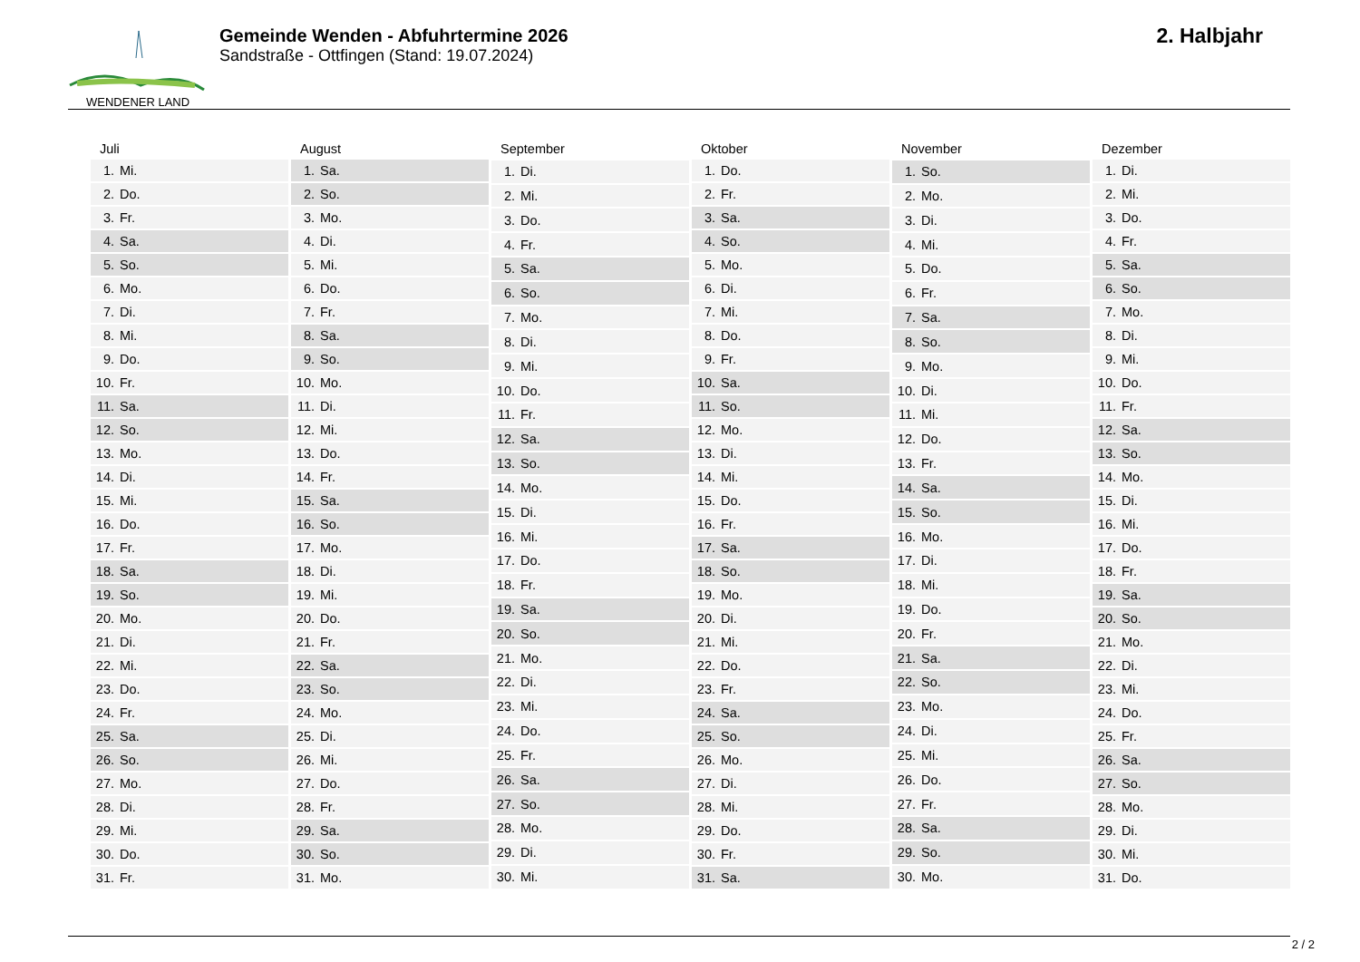WENDENER LAND
Gemeinde Wenden - Abfuhrtermine 2026
Sandstraße - Ottfingen (Stand: 19.07.2024)
2. Halbjahr
| Juli | |
| --- | --- |
| 1. | Mi. |
| 2. | Do. |
| 3. | Fr. |
| 4. | Sa. |
| 5. | So. |
| 6. | Mo. |
| 7. | Di. |
| 8. | Mi. |
| 9. | Do. |
| 10. | Fr. |
| 11. | Sa. |
| 12. | So. |
| 13. | Mo. |
| 14. | Di. |
| 15. | Mi. |
| 16. | Do. |
| 17. | Fr. |
| 18. | Sa. |
| 19. | So. |
| 20. | Mo. |
| 21. | Di. |
| 22. | Mi. |
| 23. | Do. |
| 24. | Fr. |
| 25. | Sa. |
| 26. | So. |
| 27. | Mo. |
| 28. | Di. |
| 29. | Mi. |
| 30. | Do. |
| 31. | Fr. |
| August | |
| --- | --- |
| 1. | Sa. |
| 2. | So. |
| 3. | Mo. |
| 4. | Di. |
| 5. | Mi. |
| 6. | Do. |
| 7. | Fr. |
| 8. | Sa. |
| 9. | So. |
| 10. | Mo. |
| 11. | Di. |
| 12. | Mi. |
| 13. | Do. |
| 14. | Fr. |
| 15. | Sa. |
| 16. | So. |
| 17. | Mo. |
| 18. | Di. |
| 19. | Mi. |
| 20. | Do. |
| 21. | Fr. |
| 22. | Sa. |
| 23. | So. |
| 24. | Mo. |
| 25. | Di. |
| 26. | Mi. |
| 27. | Do. |
| 28. | Fr. |
| 29. | Sa. |
| 30. | So. |
| 31. | Mo. |
| September | |
| --- | --- |
| 1. | Di. |
| 2. | Mi. |
| 3. | Do. |
| 4. | Fr. |
| 5. | Sa. |
| 6. | So. |
| 7. | Mo. |
| 8. | Di. |
| 9. | Mi. |
| 10. | Do. |
| 11. | Fr. |
| 12. | Sa. |
| 13. | So. |
| 14. | Mo. |
| 15. | Di. |
| 16. | Mi. |
| 17. | Do. |
| 18. | Fr. |
| 19. | Sa. |
| 20. | So. |
| 21. | Mo. |
| 22. | Di. |
| 23. | Mi. |
| 24. | Do. |
| 25. | Fr. |
| 26. | Sa. |
| 27. | So. |
| 28. | Mo. |
| 29. | Di. |
| 30. | Mi. |
| Oktober | |
| --- | --- |
| 1. | Do. |
| 2. | Fr. |
| 3. | Sa. |
| 4. | So. |
| 5. | Mo. |
| 6. | Di. |
| 7. | Mi. |
| 8. | Do. |
| 9. | Fr. |
| 10. | Sa. |
| 11. | So. |
| 12. | Mo. |
| 13. | Di. |
| 14. | Mi. |
| 15. | Do. |
| 16. | Fr. |
| 17. | Sa. |
| 18. | So. |
| 19. | Mo. |
| 20. | Di. |
| 21. | Mi. |
| 22. | Do. |
| 23. | Fr. |
| 24. | Sa. |
| 25. | So. |
| 26. | Mo. |
| 27. | Di. |
| 28. | Mi. |
| 29. | Do. |
| 30. | Fr. |
| 31. | Sa. |
| November | |
| --- | --- |
| 1. | So. |
| 2. | Mo. |
| 3. | Di. |
| 4. | Mi. |
| 5. | Do. |
| 6. | Fr. |
| 7. | Sa. |
| 8. | So. |
| 9. | Mo. |
| 10. | Di. |
| 11. | Mi. |
| 12. | Do. |
| 13. | Fr. |
| 14. | Sa. |
| 15. | So. |
| 16. | Mo. |
| 17. | Di. |
| 18. | Mi. |
| 19. | Do. |
| 20. | Fr. |
| 21. | Sa. |
| 22. | So. |
| 23. | Mo. |
| 24. | Di. |
| 25. | Mi. |
| 26. | Do. |
| 27. | Fr. |
| 28. | Sa. |
| 29. | So. |
| 30. | Mo. |
| Dezember | |
| --- | --- |
| 1. | Di. |
| 2. | Mi. |
| 3. | Do. |
| 4. | Fr. |
| 5. | Sa. |
| 6. | So. |
| 7. | Mo. |
| 8. | Di. |
| 9. | Mi. |
| 10. | Do. |
| 11. | Fr. |
| 12. | Sa. |
| 13. | So. |
| 14. | Mo. |
| 15. | Di. |
| 16. | Mi. |
| 17. | Do. |
| 18. | Fr. |
| 19. | Sa. |
| 20. | So. |
| 21. | Mo. |
| 22. | Di. |
| 23. | Mi. |
| 24. | Do. |
| 25. | Fr. |
| 26. | Sa. |
| 27. | So. |
| 28. | Mo. |
| 29. | Di. |
| 30. | Mi. |
| 31. | Do. |
2 / 2